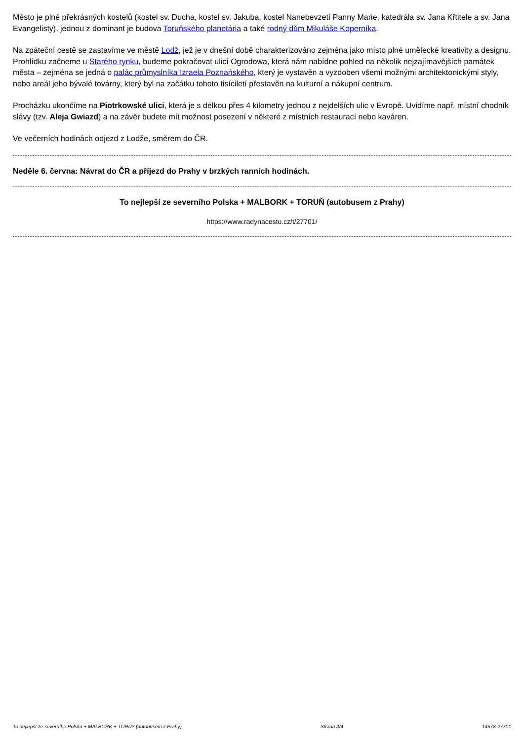Město je plné překrásných kostelů (kostel sv. Ducha, kostel sv. Jakuba, kostel Nanebevzetí Panny Marie, katedrála sv. Jana Křtitele a sv. Jana Evangelisty), jednou z dominant je budova Toruňského planetária a také rodný dům Mikuláše Koperníka.
Na zpáteční cestě se zastavíme ve městě Lodž, jež je v dnešní době charakterizováno zejména jako místo plné umělecké kreativity a designu. Prohlídku začneme u Starého rynku, budeme pokračovat ulicí Ogrodowa, která nám nabídne pohled na několik nejzajímavějších památek města – zejména se jedná o palác průmyslníka Izraela Poznańského, který je vystavěn a vyzdoben všemi možnými architektonickými styly, nebo areál jeho bývalé továrny, který byl na začátku tohoto tisíciletí přestavěn na kulturní a nákupní centrum.
Procházku ukončíme na Piotrkowské ulici, která je s délkou přes 4 kilometry jednou z nejdelších ulic v Evropě. Uvidíme např. místní chodník slávy (tzv. Aleja Gwiazd) a na závěr budete mít možnost posezení v některé z místních restaurací nebo kaváren.
Ve večerních hodinách odjezd z Lodže, směrem do ČR.
Neděle 6. června: Návrat do ČR a příjezd do Prahy v brzkých ranních hodinách.
To nejlepší ze severního Polska + MALBORK + TORUŇ (autobusem z Prahy)
https://www.radynacestu.cz/t/27701/
To nejlepší ze severního Polska + MALBORK + TORU? (autobusem z Prahy) Strana 4/4 14578-27701